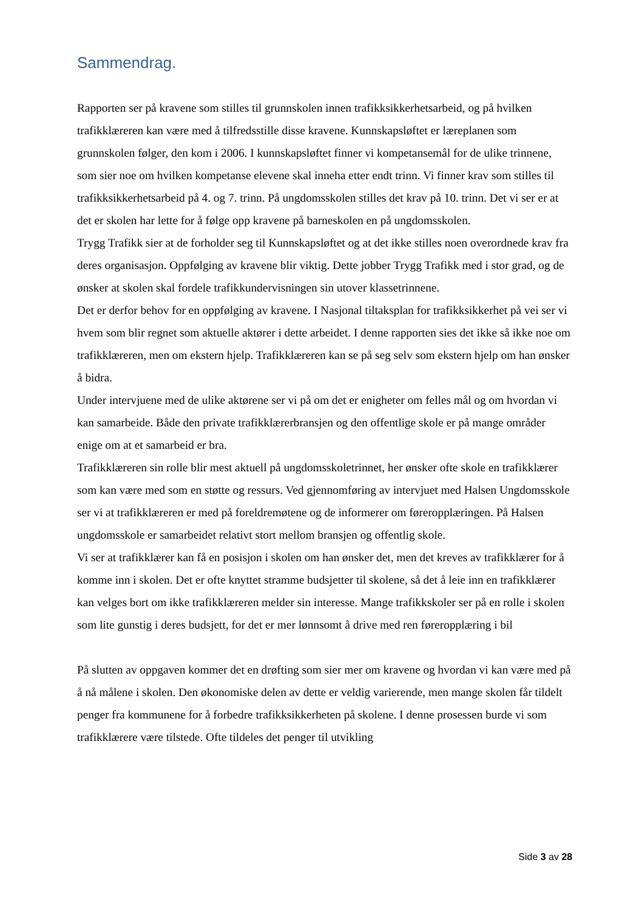Sammendrag.
Rapporten ser på kravene som stilles til grunnskolen innen trafikksikkerhetsarbeid, og på hvilken trafikklæreren kan være med å tilfredsstille disse kravene. Kunnskapsløftet er læreplanen som grunnskolen følger, den kom i 2006. I kunnskapsløftet finner vi kompetansemål for de ulike trinnene, som sier noe om hvilken kompetanse elevene skal inneha etter endt trinn. Vi finner krav som stilles til trafikksikkerhetsarbeid på 4. og 7. trinn. På ungdomsskolen stilles det krav på 10. trinn. Det vi ser er at det er skolen har lette for å følge opp kravene på barneskolen en på ungdomsskolen.
Trygg Trafikk sier at de forholder seg til Kunnskapsløftet og at det ikke stilles noen overordnede krav fra deres organisasjon. Oppfølging av kravene blir viktig. Dette jobber Trygg Trafikk med i stor grad, og de ønsker at skolen skal fordele trafikkundervisningen sin utover klassetrinnene.
Det er derfor behov for en oppfølging av kravene. I Nasjonal tiltaksplan for trafikksikkerhet på vei ser vi hvem som blir regnet som aktuelle aktører i dette arbeidet. I denne rapporten sies det ikke så ikke noe om trafikklæreren, men om ekstern hjelp. Trafikklæreren kan se på seg selv som ekstern hjelp om han ønsker å bidra.
Under intervjuene med de ulike aktørene ser vi på om det er enigheter om felles mål og om hvordan vi kan samarbeide. Både den private trafikklærerbransjen og den offentlige skole er på mange områder enige om at et samarbeid er bra.
Trafikklæreren sin rolle blir mest aktuell på ungdomsskoletrinnet, her ønsker ofte skole en trafikklærer som kan være med som en støtte og ressurs. Ved gjennomføring av intervjuet med Halsen Ungdomsskole ser vi at trafikklæreren er med på foreldremøtene og de informerer om føreropplæringen. På Halsen ungdomsskole er samarbeidet relativt stort mellom bransjen og offentlig skole.
Vi ser at trafikklærer kan få en posisjon i skolen om han ønsker det, men det kreves av trafikklærer for å komme inn i skolen. Det er ofte knyttet stramme budsjetter til skolene, så det å leie inn en trafikklærer kan velges bort om ikke trafikklæreren melder sin interesse. Mange trafikkskoler ser på en rolle i skolen som lite gunstig i deres budsjett, for det er mer lønnsomt å drive med ren føreropplæring i bil
På slutten av oppgaven kommer det en drøfting som sier mer om kravene og hvordan vi kan være med på å nå målene i skolen. Den økonomiske delen av dette er veldig varierende, men mange skolen får tildelt penger fra kommunene for å forbedre trafikksikkerheten på skolene. I denne prosessen burde vi som trafikklærere være tilstede. Ofte tildeles det penger til utvikling
Side 3 av 28